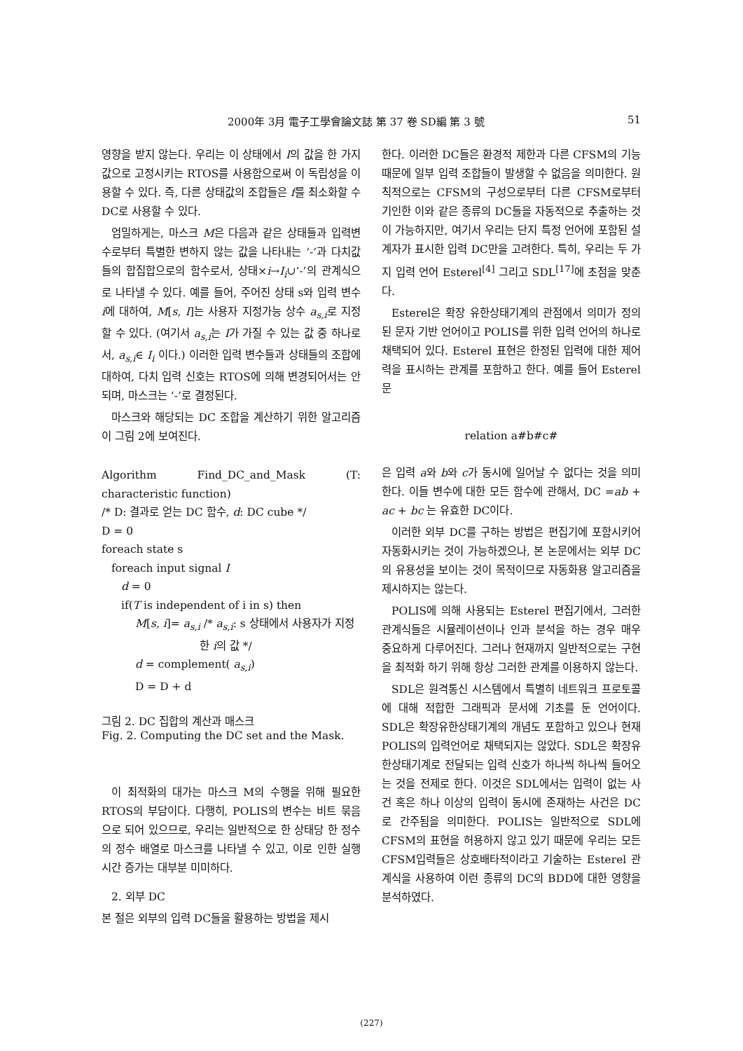2000年 3月 電子工學會論文誌 第 37 卷 SD編 第 3 號 51
영향을 받지 않는다. 우리는 이 상태에서 I의 값을 한 가지 값으로 고정시키는 RTOS를 사용함으로써 이 독립성을 이용할 수 있다. 즉, 다른 상태값의 조합들은 f를 최소화할 수 DC로 사용할 수 있다.
엄밀하게는, 마스크 M은 다음과 같은 상태들과 입력변수로부터 특별한 변하지 않는 값을 나타내는 ‘-’과 다치값들의 합집합으로의 함수로서, 상태×i→I<sub>i</sub>∪‘-’의 관계식으로 나타낼 수 있다. 예를 들어, 주어진 상태 s와 입력 변수 i에 대하여, M[s, I]는 사용자 지정가능 상수 a<sub>s,i</sub>로 지정할 수 있다. (여기서 a<sub>s,i</sub>는 I가 가질 수 있는 값 중 하나로서, a<sub>s,i</sub>∈ I<sub>i</sub> 이다.) 이러한 입력 변수들과 상태들의 조합에 대하여, 다치 입력 신호는 RTOS에 의해 변경되어서는 안되며, 마스크는 ‘-’로 결정된다.
마스크와 해당되는 DC 조합을 계산하기 위한 알고리즘이 그림 2에 보여진다.
Algorithm Find_DC_and_Mask (T: characteristic function)
/* D: 결과로 얻는 DC 함수, d: DC cube */
D = 0
foreach state s
foreach input signal I
d = 0
if(T is independent of i in s) then
M[s, i]= a<sub>s,i</sub> /* a<sub>s,i</sub>: s 상태에서 사용자가 지정
한 i의 값 */
d = complement( a<sub>s,i</sub>)
D = D + d
그림 2. DC 집합의 계산과 매스크
Fig. 2. Computing the DC set and the Mask.
이 최적화의 대가는 마스크 M의 수행을 위해 필요한 RTOS의 부담이다. 다행히, POLIS의 변수는 비트 묶음으로 되어 있으므로, 우리는 일반적으로 한 상태당 한 정수의 정수 배열로 마스크를 나타낼 수 있고, 이로 인한 실행시간 증가는 대부분 미미하다.
2. 외부 DC
본 절은 외부의 입력 DC들을 활용하는 방법을 제시
한다. 이러한 DC들은 환경적 제한과 다른 CFSM의 기능 때문에 일부 입력 조합들이 발생할 수 없음을 의미한다. 원칙적으로는 CFSM의 구성으로부터 다른 CFSM로부터 기인한 이와 같은 종류의 DC들을 자동적으로 추출하는 것이 가능하지만, 여기서 우리는 단지 특정 언어에 포함된 설계자가 표시한 입력 DC만을 고려한다. 특히, 우리는 두 가지 입력 언어 Esterel<sup>[4]</sup> 그리고 SDL<sup>[17]</sup>에 초점을 맞춘다.
Esterel은 확장 유한상태기계의 관점에서 의미가 정의된 문자 기반 언어이고 POLIS를 위한 입력 언어의 하나로 채택되어 있다. Esterel 표현은 한정된 입력에 대한 제어력을 표시하는 관계를 포함하고 한다. 예를 들어 Esterel 문
relation a#b#c#
은 입력 a와 b와 c가 동시에 일어날 수 없다는 것을 의미한다. 이들 변수에 대한 모든 함수에 관해서, DC =ab + ac + bc 는 유효한 DC이다.
이러한 외부 DC를 구하는 방법은 편집기에 포함시키어 자동화시키는 것이 가능하겠으나, 본 논문에서는 외부 DC의 유용성을 보이는 것이 목적이므로 자동화용 알고리즘을 제시하지는 않는다.
POLIS에 의해 사용되는 Esterel 편집기에서, 그러한 관계식들은 시뮬레이션이나 인과 분석을 하는 경우 매우 중요하게 다루어진다. 그러나 현재까지 일반적으로는 구현을 최적화 하기 위해 항상 그러한 관계를 이용하지 않는다.
SDL은 원격통신 시스템에서 특별히 네트워크 프로토콜에 대해 적합한 그래픽과 문서에 기초를 둔 언어이다. SDL은 확장유한상태기계의 개념도 포함하고 있으나 현재 POLIS의 입력언어로 채택되지는 않았다. SDL은 확장유한상태기계로 전달되는 입력 신호가 하나씩 하나씩 들어오는 것을 전제로 한다. 이것은 SDL에서는 입력이 없는 사건 혹은 하나 이상의 입력이 동시에 존재하는 사건은 DC로 간주됨을 의미한다. POLIS는 일반적으로 SDL에 CFSM의 표현을 허용하지 않고 있기 때문에 우리는 모든 CFSM입력들은 상호배타적이라고 기술하는 Esterel 관계식을 사용하여 이런 종류의 DC의 BDD에 대한 영향을 분석하였다.
(227)